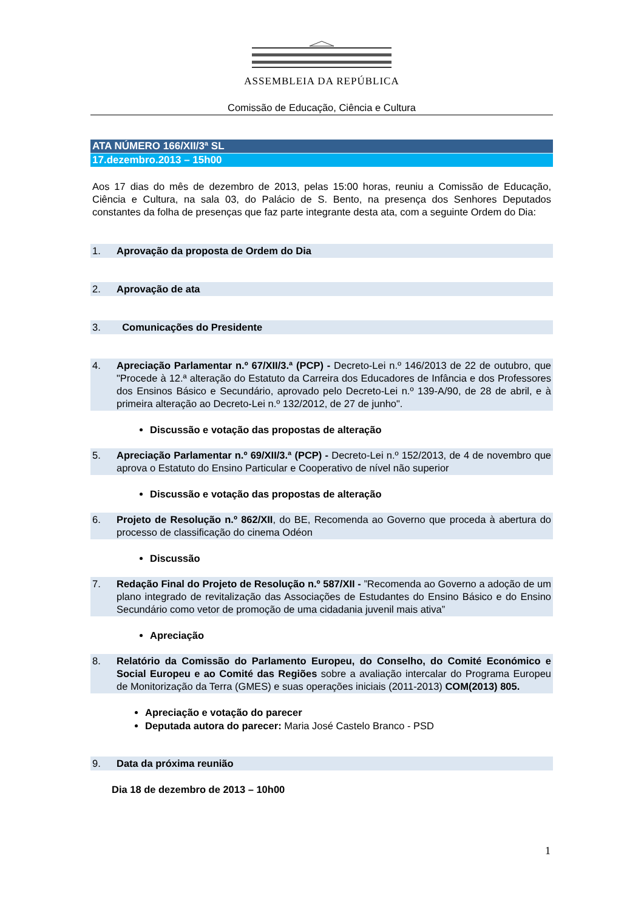ASSEMBLEIA DA REPÚBLICA
Comissão de Educação, Ciência e Cultura
ATA NÚMERO 166/XII/3ª SL
17.dezembro.2013 – 15h00
Aos 17 dias do mês de dezembro de 2013, pelas 15:00 horas, reuniu a Comissão de Educação, Ciência e Cultura, na sala 03, do Palácio de S. Bento, na presença dos Senhores Deputados constantes da folha de presenças que faz parte integrante desta ata, com a seguinte Ordem do Dia:
1. Aprovação da proposta de Ordem do Dia
2. Aprovação de ata
3. Comunicações do Presidente
4. Apreciação Parlamentar n.º 67/XII/3.ª (PCP) - Decreto-Lei n.º 146/2013 de 22 de outubro, que "Procede à 12.ª alteração do Estatuto da Carreira dos Educadores de Infância e dos Professores dos Ensinos Básico e Secundário, aprovado pelo Decreto-Lei n.º 139-A/90, de 28 de abril, e à primeira alteração ao Decreto-Lei n.º 132/2012, de 27 de junho".
Discussão e votação das propostas de alteração
5. Apreciação Parlamentar n.º 69/XII/3.ª (PCP) - Decreto-Lei n.º 152/2013, de 4 de novembro que aprova o Estatuto do Ensino Particular e Cooperativo de nível não superior
Discussão e votação das propostas de alteração
6. Projeto de Resolução n.º 862/XII, do BE, Recomenda ao Governo que proceda à abertura do processo de classificação do cinema Odéon
Discussão
7. Redação Final do Projeto de Resolução n.º 587/XII - ”Recomenda ao Governo a adoção de um plano integrado de revitalização das Associações de Estudantes do Ensino Básico e do Ensino Secundário como vetor de promoção de uma cidadania juvenil mais ativa”
Apreciação
8. Relatório da Comissão do Parlamento Europeu, do Conselho, do Comité Económico e Social Europeu e ao Comité das Regiões sobre a avaliação intercalar do Programa Europeu de Monitorização da Terra (GMES) e suas operações iniciais (2011-2013) COM(2013) 805.
Apreciação e votação do parecer
Deputada autora do parecer: Maria José Castelo Branco - PSD
9. Data da próxima reunião
Dia 18 de dezembro de 2013 – 10h00
1